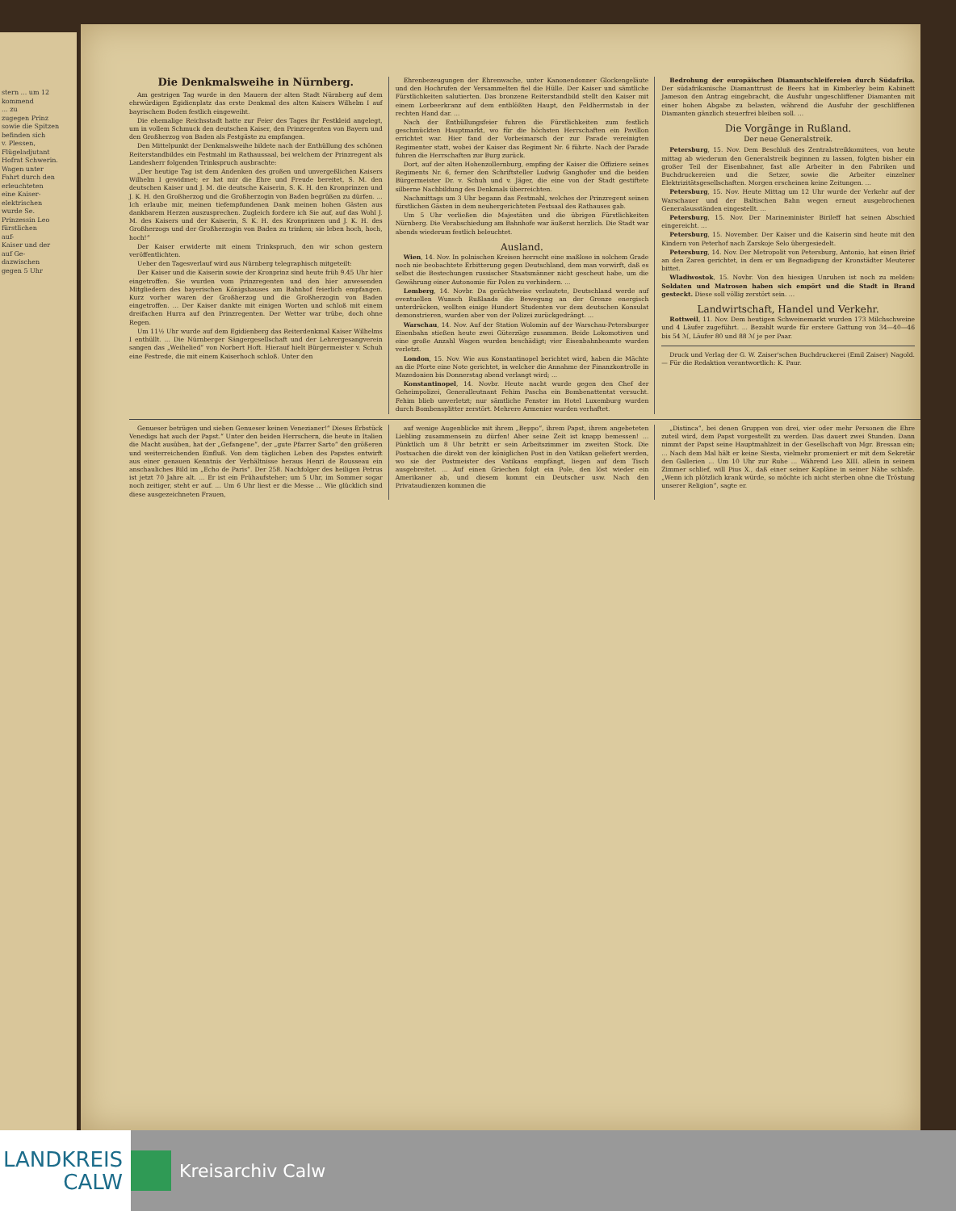stern ... um 12
kommend
... zu
zugegen Prinz
sowie die Spitzen
befinden sich
v. Plessen,
Flügeladjutant
Hofrat Schwerin.
Wagen unter
Fahrt durch den
erleuchteten
eine Kaiser-
elektrischen
wurde Se.
Prinzessin Leo
fürstlichen
auf-
Kaiser und der
auf Ge-
dazwischen
gegen 5 Uhr
Die Denkmalsweihe in Nürnberg.
Am gestrigen Tag wurde in den Mauern der alten Stadt Nürnberg auf dem ehrwürdigen Egidienplatz das erste Denkmal des alten Kaisers Wilhelm I auf bayrischem Boden festlich eingeweiht.
Die ehemalige Reichsstadt hatte zur Feier des Tages ihr Festkleid angelegt, um in vollem Schmuck den deutschen Kaiser, den Prinzregenten von Bayern und den Großherzog von Baden als Festgäste zu empfangen.
Den Mittelpunkt der Denkmalsweihe bildete nach der Enthüllung des schönen Reiterstandbildes ein Festmahl im Rathaussaal, bei welchem der Prinzregent als Landesherr folgenden Trinkspruch ausbrachte:
„Der heutige Tag ist dem Andenken des großen und unvergeßlichen Kaisers Wilhelm I gewidmet; er hat mir die Ehre und Freude bereitet, S. M. den deutschen Kaiser und J. M. die deutsche Kaiserin, S. K. H. den Kronprinzen und J. K. H. den Großherzog und die Großherzogin von Baden begrüßen zu dürfen. ... Ich erlaube mir, meinen tiefempfundenen Dank meinen hohen Gästen aus dankbarem Herzen auszusprechen. Zugleich fordere ich Sie auf, auf das Wohl J. M. des Kaisers und der Kaiserin, S. K. H. des Kronprinzen und J. K. H. des Großherzogs und der Großherzogin von Baden zu trinken; sie leben hoch, hoch, hoch!“
Der Kaiser erwiderte mit einem Trinkspruch, den wir schon gestern veröffentlichten.
Ueber den Tagesverlauf wird aus Nürnberg telegraphisch mitgeteilt:
Der Kaiser und die Kaiserin sowie der Kronprinz sind heute früh 9.45 Uhr hier eingetroffen. Sie wurden vom Prinzregenten und den hier anwesenden Mitgliedern des bayerischen Königshauses am Bahnhof feierlich empfangen. Kurz vorher waren der Großherzog und die Großherzogin von Baden eingetroffen. ... Der Kaiser dankte mit einigen Worten und schloß mit einem dreifachen Hurra auf den Prinzregenten. Der Wetter war trübe, doch ohne Regen.
Um 11½ Uhr wurde auf dem Egidienberg das Reiterdenkmal Kaiser Wilhelms I enthüllt. ... Die Nürnberger Sängergesellschaft und der Lehrergesangverein sangen das „Weihelied“ von Norbert Hoft. Hierauf hielt Bürgermeister v. Schuh eine Festrede, die mit einem Kaiserhoch schloß. Unter den
Ehrenbezeugungen der Ehrenwache, unter Kanonendonner Glockengeläute und den Hochrufen der Versammelten fiel die Hülle. Der Kaiser und sämtliche Fürstlichkeiten salutierten. Das bronzene Reiterstandbild stellt den Kaiser mit einem Lorbeerkranz auf dem entblößten Haupt, den Feldherrnstab in der rechten Hand dar. ...
Nach der Enthüllungsfeier fuhren die Fürstlichkeiten zum festlich geschmückten Hauptmarkt, wo für die höchsten Herrschaften ein Pavillon errichtet war. Hier fand der Vorbeimarsch der zur Parade vereinigten Regimenter statt, wobei der Kaiser das Regiment Nr. 6 führte. Nach der Parade fuhren die Herrschaften zur Burg zurück.
Dort, auf der alten Hohenzollernburg, empfing der Kaiser die Offiziere seines Regiments Nr. 6, ferner den Schriftsteller Ludwig Ganghofer und die beiden Bürgermeister Dr. v. Schuh und v. Jäger, die eine von der Stadt gestiftete silberne Nachbildung des Denkmals überreichten.
Nachmittags um 3 Uhr begann das Festmahl, welches der Prinzregent seinen fürstlichen Gästen in dem neuhergerichteten Festsaal des Rathauses gab.
Um 5 Uhr verließen die Majestäten und die übrigen Fürstlichkeiten Nürnberg. Die Verabschiedung am Bahnhofe war äußerst herzlich. Die Stadt war abends wiederum festlich beleuchtet.
Ausland.
Wien, 14. Nov. In polnischen Kreisen herrscht eine maßlose in solchem Grade noch nie beobachtete Erbitterung gegen Deutschland, dem man vorwirft, daß es selbst die Bestechungen russischer Staatsmänner nicht gescheut habe, um die Gewährung einer Autonomie für Polen zu verhindern. ...
Lemberg, 14. Novbr. Da gerüchtweise verlautete, Deutschland werde auf eventuellen Wunsch Rußlands die Bewegung an der Grenze energisch unterdrücken, wollten einige Hundert Studenten vor dem deutschen Konsulat demonstrieren, wurden aber von der Polizei zurückgedrängt. ...
Warschau, 14. Nov. Auf der Station Wolomin auf der Warschau-Petersburger Eisenbahn stießen heute zwei Güterzüge zusammen. Beide Lokomotiven und eine große Anzahl Wagen wurden beschädigt; vier Eisenbahnbeamte wurden verletzt.
London, 15. Nov. Wie aus Konstantinopel berichtet wird, haben die Mächte an die Pforte eine Note gerichtet, in welcher die Annahme der Finanzkontrolle in Mazedonien bis Donnerstag abend verlangt wird; ...
Konstantinopel, 14. Novbr. Heute nacht wurde gegen den Chef der Geheimpolizei, Generalleutnant Fehim Pascha ein Bombenattentat versucht. Fehim blieb unverletzt; nur sämtliche Fenster im Hotel Luxemburg wurden durch Bombensplitter zerstört. Mehrere Armenier wurden verhaftet.
Bedrohung der europäischen Diamantschleifereien durch Südafrika. Der südafrikanische Diamanttrust de Beers hat in Kimberley beim Kabinett Jameson den Antrag eingebracht, die Ausfuhr ungeschliffener Diamanten mit einer hohen Abgabe zu belasten, während die Ausfuhr der geschliffenen Diamanten gänzlich steuerfrei bleiben soll. ...
Die Vorgänge in Rußland.
Der neue Generalstreik.
Petersburg, 15. Nov. Dem Beschluß des Zentralstreikkomitees, von heute mittag ab wiederum den Generalstreik beginnen zu lassen, folgten bisher ein großer Teil der Eisenbahner, fast alle Arbeiter in den Fabriken und Buchdruckereien und die Setzer, sowie die Arbeiter einzelner Elektrizitätsgesellschaften. Morgen erscheinen keine Zeitungen. ...
Petersburg, 15. Nov. Heute Mittag um 12 Uhr wurde der Verkehr auf der Warschauer und der Baltischen Bahn wegen erneut ausgebrochenen Generalausständen eingestellt. ...
Petersburg, 15. Nov. Der Marineminister Birileff hat seinen Abschied eingereicht. ...
Petersburg, 15. November. Der Kaiser und die Kaiserin sind heute mit den Kindern von Peterhof nach Zarskoje Selo übergesiedelt.
Petersburg, 14. Nov. Der Metropolit von Petersburg, Antonio, hat einen Brief an den Zaren gerichtet, in dem er um Begnadigung der Kronstädter Meuterer bittet.
Wladiwostok, 15. Novbr. Von den hiesigen Unruhen ist noch zu melden: Soldaten und Matrosen haben sich empört und die Stadt in Brand gesteckt. Diese soll völlig zerstört sein. ...
Landwirtschaft, Handel und Verkehr.
Rottweil, 11. Nov. Dem heutigen Schweinemarkt wurden 173 Milchschweine und 4 Läufer zugeführt. ... Bezahlt wurde für erstere Gattung von 34—40—46 bis 54 ℳ, Läufer 80 und 88 ℳ je per Paar.
Druck und Verlag der G. W. Zaiser'schen Buchdruckerei (Emil Zaiser) Nagold. — Für die Redaktion verantwortlich: K. Paur.
Genueser betrügen und sieben Genueser keinen Venezianer!“ Dieses Erbstück Venedigs hat auch der Papst.“ Unter den beiden Herrschern, die heute in Italien die Macht ausüben, hat der „Gefangene“, der „gute Pfarrer Sarto“ den größeren und weiterreichenden Einfluß. Von dem täglichen Leben des Papstes entwirft aus einer genauen Kenntnis der Verhältnisse heraus Henri de Rousseau ein anschauliches Bild im „Echo de Paris“. Der 258. Nachfolger des heiligen Petrus ist jetzt 70 Jahre alt. ... Er ist ein Frühaufsteher; um 5 Uhr, im Sommer sogar noch zeitiger, steht er auf. ... Um 6 Uhr liest er die Messe ... Wie glücklich sind diese ausgezeichneten Frauen,
auf wenige Augenblicke mit ihrem „Beppo“, ihrem Papst, ihrem angebeteten Liebling zusammensein zu dürfen! Aber seine Zeit ist knapp bemessen! ... Pünktlich um 8 Uhr betritt er sein Arbeitszimmer im zweiten Stock. Die Postsachen die direkt von der königlichen Post in den Vatikan geliefert werden, wo sie der Postmeister des Vatikans empfängt, liegen auf dem Tisch ausgebreitet. ... Auf einen Griechen folgt ein Pole, den löst wieder ein Amerikaner ab, und diesem kommt ein Deutscher usw. Nach den Privataudienzen kommen die
„Distinca“, bei denen Gruppen von drei, vier oder mehr Personen die Ehre zuteil wird, dem Papst vorgestellt zu werden. Das dauert zwei Stunden. Dann nimmt der Papst seine Hauptmahlzeit in der Gesellschaft von Mgr. Bressan ein; ... Nach dem Mal hält er keine Siesta, vielmehr promeniert er mit dem Sekretär den Gallerien ... Um 10 Uhr zur Ruhe ... Während Leo XIII. allein in seinem Zimmer schlief, will Pius X., daß einer seiner Kapläne in seiner Nähe schlafe. „Wenn ich plötzlich krank würde, so möchte ich nicht sterben ohne die Tröstung unserer Religion“, sagte er.
LANDKREIS
CALW
Kreisarchiv Calw